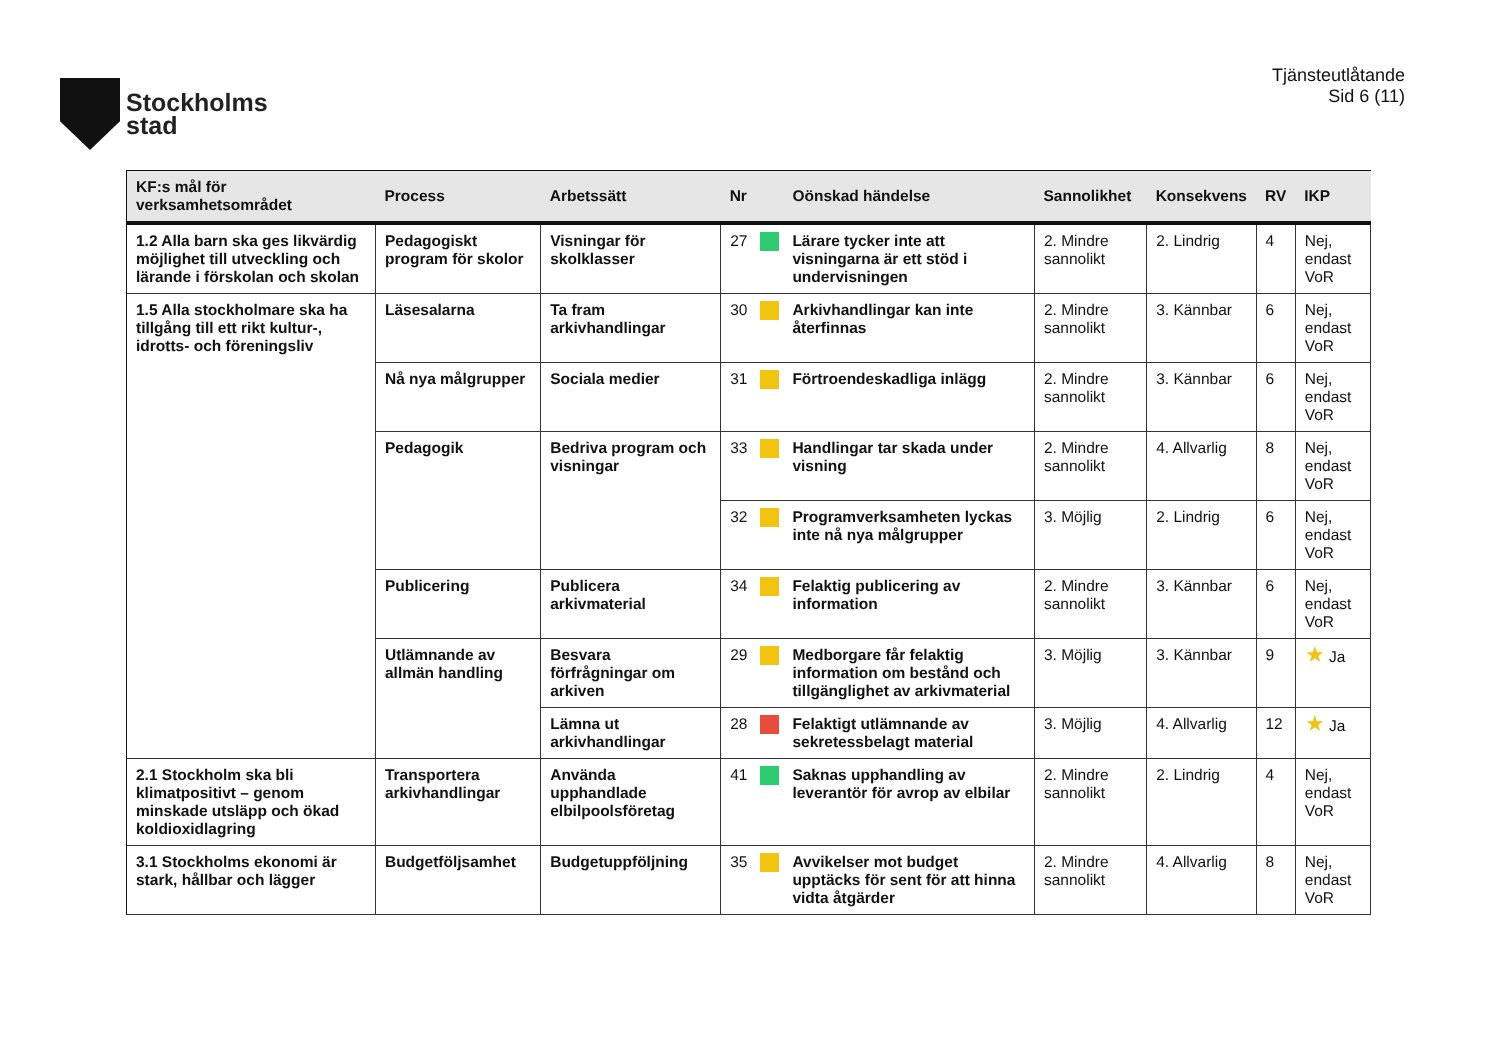Stockholms
stad
Tjänsteutlåtande
Sid 6 (11)
| KF:s mål för verksamhetsområdet | Process | Arbetssätt | Nr | | Oönskad händelse | Sannolikhet | Konsekvens | RV | IKP |
| --- | --- | --- | --- | --- | --- | --- | --- | --- | --- |
| 1.2 Alla barn ska ges likvärdig möjlighet till utveckling och lärande i förskolan och skolan | Pedagogiskt program för skolor | Visningar för skolklasser | 27 | | Lärare tycker inte att visningarna är ett stöd i undervisningen | 2. Mindre sannolikt | 2. Lindrig | 4 | Nej, endast VoR |
| 1.5 Alla stockholmare ska ha tillgång till ett rikt kultur-, idrotts- och föreningsliv | Läsesalarna | Ta fram arkivhandlingar | 30 | | Arkivhandlingar kan inte återfinnas | 2. Mindre sannolikt | 3. Kännbar | 6 | Nej, endast VoR |
| | Nå nya målgrupper | Sociala medier | 31 | | Förtroendeskadliga inlägg | 2. Mindre sannolikt | 3. Kännbar | 6 | Nej, endast VoR |
| | Pedagogik | Bedriva program och visningar | 33 | | Handlingar tar skada under visning | 2. Mindre sannolikt | 4. Allvarlig | 8 | Nej, endast VoR |
| | | | 32 | | Programverksamheten lyckas inte nå nya målgrupper | 3. Möjlig | 2. Lindrig | 6 | Nej, endast VoR |
| | Publicering | Publicera arkivmaterial | 34 | | Felaktig publicering av information | 2. Mindre sannolikt | 3. Kännbar | 6 | Nej, endast VoR |
| | Utlämnande av allmän handling | Besvara förfrågningar om arkiven | 29 | | Medborgare får felaktig information om bestånd och tillgänglighet av arkivmaterial | 3. Möjlig | 3. Kännbar | 9 | ★ Ja |
| | | Lämna ut arkivhandlingar | 28 | | Felaktigt utlämnande av sekretessbelagt material | 3. Möjlig | 4. Allvarlig | 12 | ★ Ja |
| 2.1 Stockholm ska bli klimatpositivt – genom minskade utsläpp och ökad koldioxidlagring | Transportera arkivhandlingar | Använda upphandlade elbilpoolsföretag | 41 | | Saknas upphandling av leverantör för avrop av elbilar | 2. Mindre sannolikt | 2. Lindrig | 4 | Nej, endast VoR |
| 3.1 Stockholms ekonomi är stark, hållbar och lägger | Budgetföljsamhet | Budgetuppföljning | 35 | | Avvikelser mot budget upptäcks för sent för att hinna vidta åtgärder | 2. Mindre sannolikt | 4. Allvarlig | 8 | Nej, endast VoR |